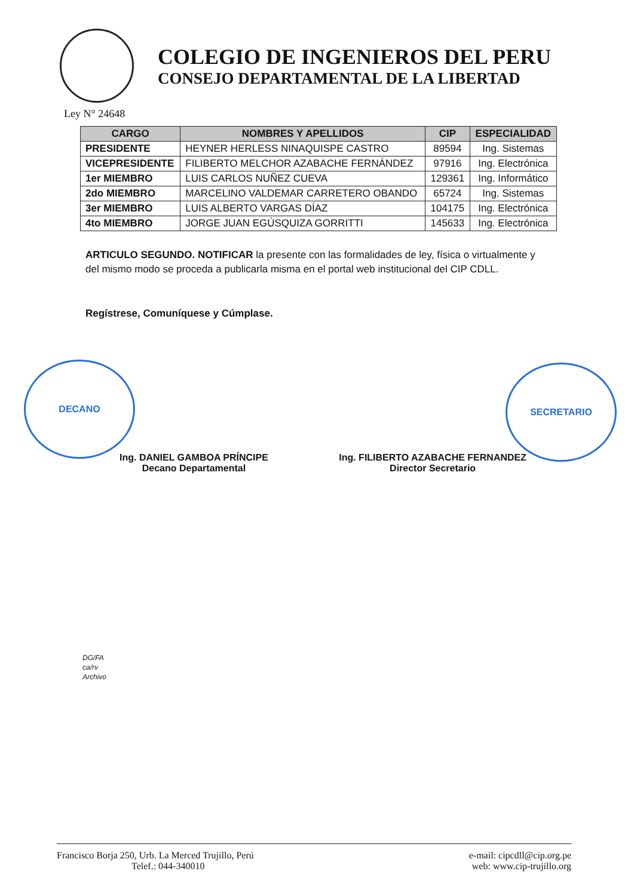COLEGIO DE INGENIEROS DEL PERU
CONSEJO DEPARTAMENTAL DE LA LIBERTAD
Ley N° 24648
| CARGO | NOMBRES Y APELLIDOS | CIP | ESPECIALIDAD |
| --- | --- | --- | --- |
| PRESIDENTE | HEYNER HERLESS NINAQUISPE CASTRO | 89594 | Ing. Sistemas |
| VICEPRESIDENTE | FILIBERTO MELCHOR AZABACHE FERNÁNDEZ | 97916 | Ing. Electrónica |
| 1er MIEMBRO | LUIS CARLOS NUÑEZ CUEVA | 129361 | Ing. Informático |
| 2do MIEMBRO | MARCELINO VALDEMAR CARRETERO OBANDO | 65724 | Ing. Sistemas |
| 3er MIEMBRO | LUIS ALBERTO VARGAS DÍAZ | 104175 | Ing. Electrónica |
| 4to MIEMBRO | JORGE JUAN EGÚSQUIZA GORRITTI | 145633 | Ing. Electrónica |
ARTICULO SEGUNDO. NOTIFICAR la presente con las formalidades de ley, física o virtualmente y del mismo modo se proceda a publicarla misma en el portal web institucional del CIP CDLL.
Regístrese, Comuníquese y Cúmplase.
DECANO SECRETARIO
Ing. DANIEL GAMBOA PRÍNCIPE
Decano Departamental
Ing. FILIBERTO AZABACHE FERNANDEZ
Director Secretario
DG/FA
ca/rv
Archivo
Francisco Borja 250, Urb. La Merced Trujillo, Perú
Telef.: 044-340010
e-mail: cipcdll@cip.org.pe
web: www.cip-trujillo.org